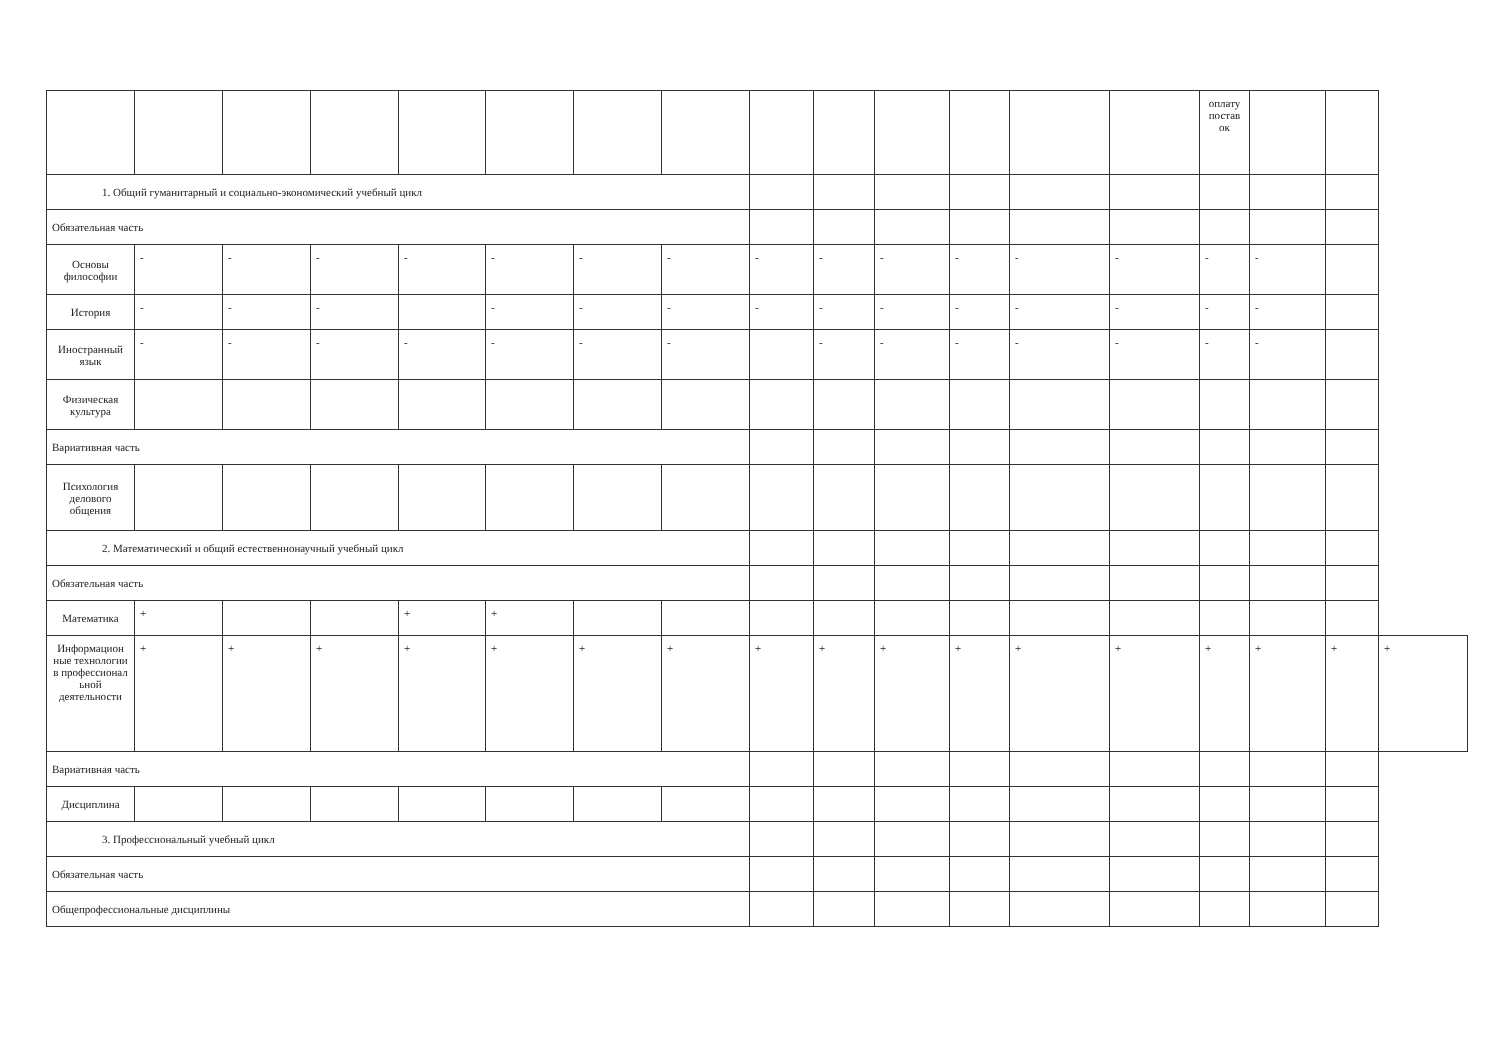| | | | | | | | | | | | | | | оплату постав ок | | | |
| 1. Общий гуманитарный и социально-экономический учебный цикл | | | | | | | | | | | | | | | | | |
| Обязательная часть | | | | | | | | | | | | | | | | | |
| Основы философии | - | - | - | - | - | - | - | - | - | - | - | - | - | - | - | | |
| История | - | - | - | | - | - | - | - | - | - | - | - | - | - | - | | |
| Иностранный язык | - | - | - | - | - | - | - | | - | - | - | - | - | - | - | | |
| Физическая культура | | | | | | | | | | | | | | | | | |
| Вариативная часть | | | | | | | | | | | | | | | | | |
| Психология делового общения | | | | | | | | | | | | | | | | | |
| 2. Математический и общий естественнонаучный учебный цикл | | | | | | | | | | | | | | | | | |
| Обязательная часть | | | | | | | | | | | | | | | | | |
| Математика | + | | | + | + | | | | | | | | | | | | |
| Информацион ные технологии в профессионал ьной деятельности | + | + | + | + | + | + | + | + | + | + | + | + | + | + | + | + | + |
| Вариативная часть | | | | | | | | | | | | | | | | | |
| Дисциплина | | | | | | | | | | | | | | | | | |
| 3. Профессиональный учебный цикл | | | | | | | | | | | | | | | | | |
| Обязательная часть | | | | | | | | | | | | | | | | | |
| Общепрофессиональные дисциплины | | | | | | | | | | | | | | | | | |